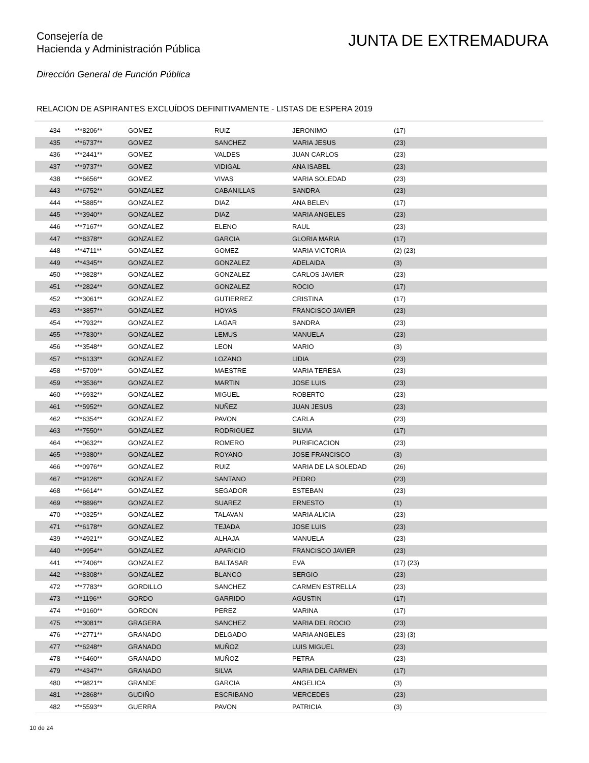Consejería de
Hacienda y Administración Pública
JUNTA DE EXTREMADURA
Dirección General de Función Pública
RELACION DE ASPIRANTES EXCLUÍDOS DEFINITIVAMENTE - LISTAS DE ESPERA 2019
| 434 | ***8206** | GOMEZ | RUIZ | JERONIMO | (17) |
| 435 | ***6737** | GOMEZ | SANCHEZ | MARIA JESUS | (23) |
| 436 | ***2441** | GOMEZ | VALDES | JUAN CARLOS | (23) |
| 437 | ***9737** | GOMEZ | VIDIGAL | ANA ISABEL | (23) |
| 438 | ***6656** | GOMEZ | VIVAS | MARIA SOLEDAD | (23) |
| 443 | ***6752** | GONZALEZ | CABANILLAS | SANDRA | (23) |
| 444 | ***5885** | GONZALEZ | DIAZ | ANA BELEN | (17) |
| 445 | ***3940** | GONZALEZ | DIAZ | MARIA ANGELES | (23) |
| 446 | ***7167** | GONZALEZ | ELENO | RAUL | (23) |
| 447 | ***8378** | GONZALEZ | GARCIA | GLORIA MARIA | (17) |
| 448 | ***4711** | GONZALEZ | GOMEZ | MARIA VICTORIA | (2) (23) |
| 449 | ***4345** | GONZALEZ | GONZALEZ | ADELAIDA | (3) |
| 450 | ***9828** | GONZALEZ | GONZALEZ | CARLOS JAVIER | (23) |
| 451 | ***2824** | GONZALEZ | GONZALEZ | ROCIO | (17) |
| 452 | ***3061** | GONZALEZ | GUTIERREZ | CRISTINA | (17) |
| 453 | ***3857** | GONZALEZ | HOYAS | FRANCISCO JAVIER | (23) |
| 454 | ***7932** | GONZALEZ | LAGAR | SANDRA | (23) |
| 455 | ***7830** | GONZALEZ | LEMUS | MANUELA | (23) |
| 456 | ***3548** | GONZALEZ | LEON | MARIO | (3) |
| 457 | ***6133** | GONZALEZ | LOZANO | LIDIA | (23) |
| 458 | ***5709** | GONZALEZ | MAESTRE | MARIA TERESA | (23) |
| 459 | ***3536** | GONZALEZ | MARTIN | JOSE LUIS | (23) |
| 460 | ***6932** | GONZALEZ | MIGUEL | ROBERTO | (23) |
| 461 | ***5952** | GONZALEZ | NUÑEZ | JUAN JESUS | (23) |
| 462 | ***6354** | GONZALEZ | PAVON | CARLA | (23) |
| 463 | ***7550** | GONZALEZ | RODRIGUEZ | SILVIA | (17) |
| 464 | ***0632** | GONZALEZ | ROMERO | PURIFICACION | (23) |
| 465 | ***9380** | GONZALEZ | ROYANO | JOSE FRANCISCO | (3) |
| 466 | ***0976** | GONZALEZ | RUIZ | MARIA DE LA SOLEDAD | (26) |
| 467 | ***9126** | GONZALEZ | SANTANO | PEDRO | (23) |
| 468 | ***6614** | GONZALEZ | SEGADOR | ESTEBAN | (23) |
| 469 | ***8896** | GONZALEZ | SUAREZ | ERNESTO | (1) |
| 470 | ***0325** | GONZALEZ | TALAVAN | MARIA ALICIA | (23) |
| 471 | ***6178** | GONZALEZ | TEJADA | JOSE LUIS | (23) |
| 439 | ***4921** | GONZALEZ | ALHAJA | MANUELA | (23) |
| 440 | ***9954** | GONZALEZ | APARICIO | FRANCISCO JAVIER | (23) |
| 441 | ***7406** | GONZALEZ | BALTASAR | EVA | (17) (23) |
| 442 | ***8308** | GONZALEZ | BLANCO | SERGIO | (23) |
| 472 | ***7783** | GORDILLO | SANCHEZ | CARMEN ESTRELLA | (23) |
| 473 | ***1196** | GORDO | GARRIDO | AGUSTIN | (17) |
| 474 | ***9160** | GORDON | PEREZ | MARINA | (17) |
| 475 | ***3081** | GRAGERA | SANCHEZ | MARIA DEL ROCIO | (23) |
| 476 | ***2771** | GRANADO | DELGADO | MARIA ANGELES | (23) (3) |
| 477 | ***6248** | GRANADO | MUÑOZ | LUIS MIGUEL | (23) |
| 478 | ***6460** | GRANADO | MUÑOZ | PETRA | (23) |
| 479 | ***4347** | GRANADO | SILVA | MARIA DEL CARMEN | (17) |
| 480 | ***9821** | GRANDE | GARCIA | ANGELICA | (3) |
| 481 | ***2868** | GUDIÑO | ESCRIBANO | MERCEDES | (23) |
| 482 | ***5593** | GUERRA | PAVON | PATRICIA | (3) |
10 de 24